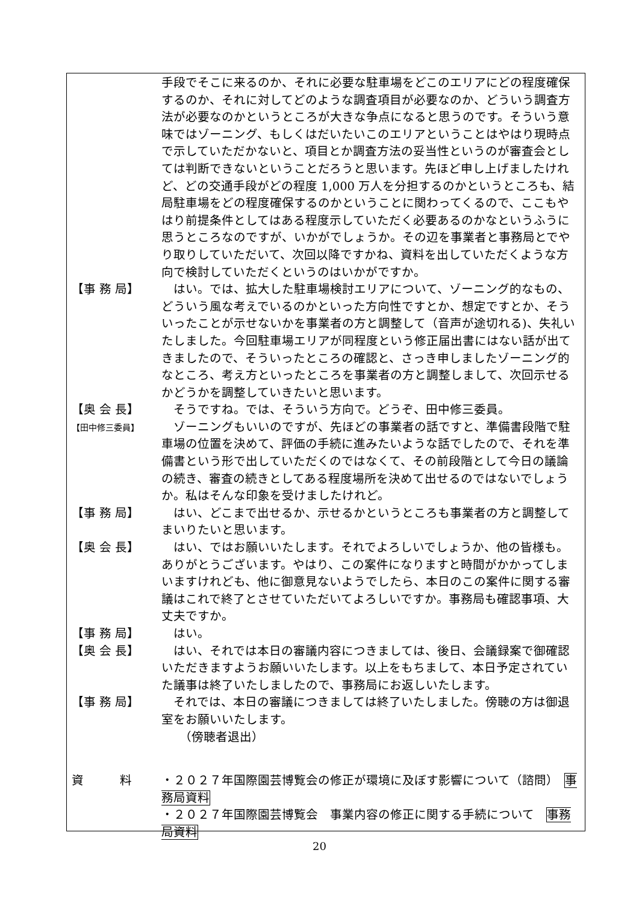手段でそこに来るのか、それに必要な駐車場をどこのエリアにどの程度確保するのか、それに対してどのような調査項目が必要なのか、どういう調査方法が必要なのかというところが大きな争点になると思うのです。そういう意味ではゾーニング、もしくはだいたいこのエリアということはやはり現時点で示していただかないと、項目とか調査方法の妥当性というのが審査会としては判断できないということだろうと思います。先ほど申し上げましたけれど、どの交通手段がどの程度 1,000 万人を分担するのかというところも、結局駐車場をどの程度確保するのかということに関わってくるので、ここもやはり前提条件としてはある程度示していただく必要あるのかなというふうに思うところなのですが、いかがでしょうか。その辺を事業者と事務局とでやり取りしていただいて、次回以降ですかね、資料を出していただくような方向で検討していただくというのはいかがですか。
【事 務 局】 　はい。では、拡大した駐車場検討エリアについて、ゾーニング的なもの、どういう風な考えでいるのかといった方向性ですとか、想定ですとか、そういったことが示せないかを事業者の方と調整して（音声が途切れる)、失礼いたしました。今回駐車場エリアが同程度という修正届出書にはない話が出てきましたので、そういったところの確認と、さっき申しましたゾーニング的なところ、考え方といったところを事業者の方と調整しまして、次回示せるかどうかを調整していきたいと思います。
【奥 会 長】 　そうですね。では、そういう方向で。どうぞ、田中修三委員。
【田中修三委員】
　ゾーニングもいいのですが、先ほどの事業者の話ですと、準備書段階で駐車場の位置を決めて、評価の手続に進みたいような話でしたので、それを準備書という形で出していただくのではなくて、その前段階として今日の議論の続き、審査の続きとしてある程度場所を決めて出せるのではないでしょうか。私はそんな印象を受けましたけれど。
【事 務 局】 　はい、どこまで出せるか、示せるかというところも事業者の方と調整してまいりたいと思います。
【奥 会 長】 　はい、ではお願いいたします。それでよろしいでしょうか、他の皆様も。ありがとうございます。やはり、この案件になりますと時間がかかってしまいますけれども、他に御意見ないようでしたら、本日のこの案件に関する審議はこれで終了とさせていただいてよろしいですか。事務局も確認事項、大丈夫ですか。
【事 務 局】 　はい。
【奥 会 長】 　はい、それでは本日の審議内容につきましては、後日、会議録案で御確認いただきますようお願いいたします。以上をもちまして、本日予定されていた議事は終了いたしましたので、事務局にお返しいたします。
【事 務 局】 　それでは、本日の審議につきましては終了いたしました。傍聴の方は御退室をお願いいたします。
　　（傍聴者退出）
資　　　料 ・２０２７年国際園芸博覧会の修正が環境に及ぼす影響について（諮問）　事務局資料
・２０２７年国際園芸博覧会　事業内容の修正に関する手続について　事務局資料
20